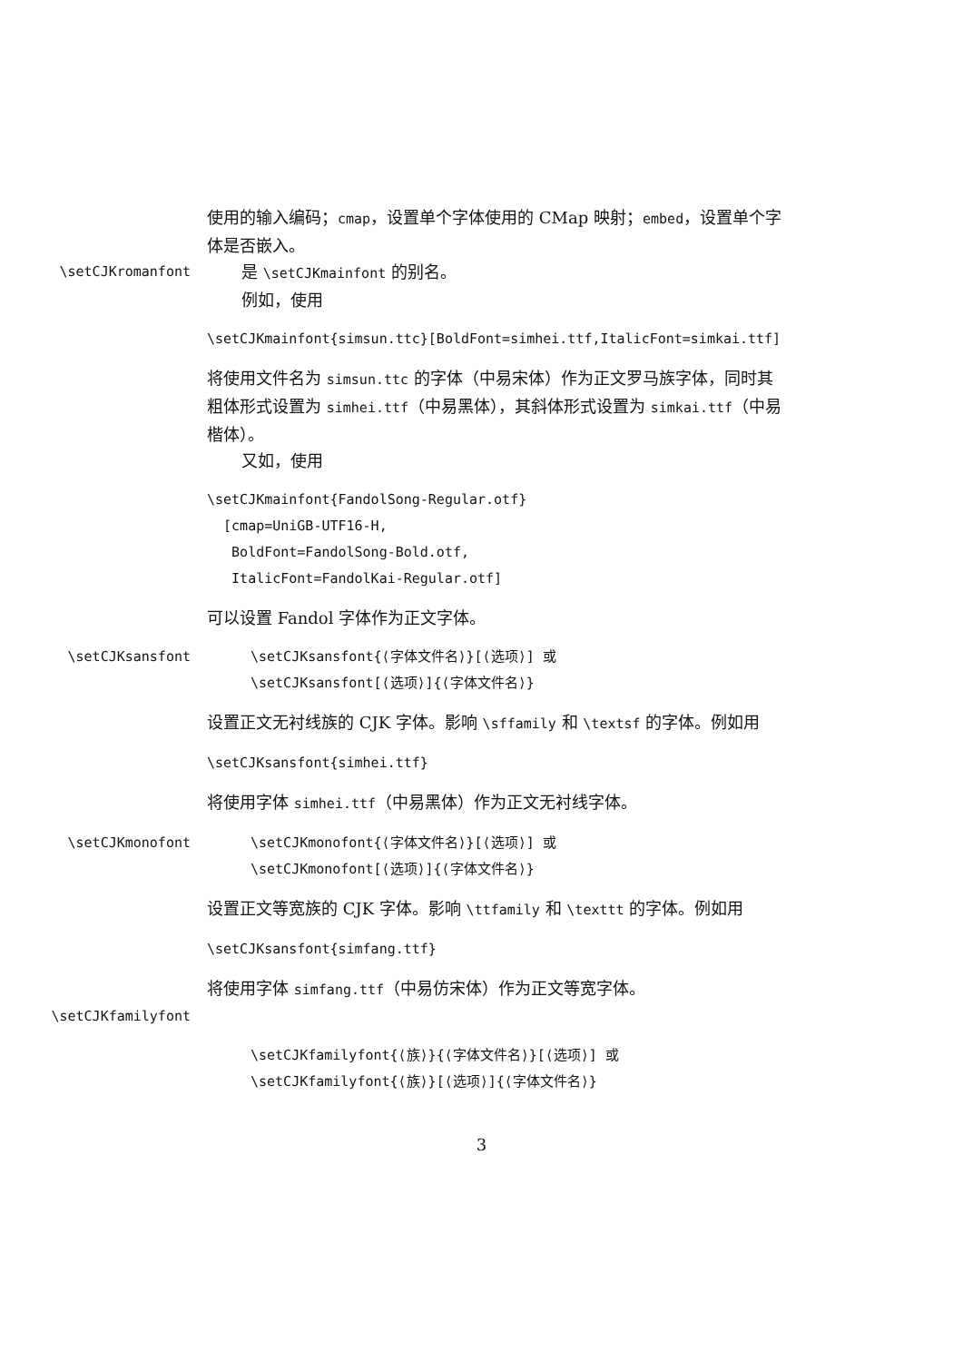使用的输入编码；cmap，设置单个字体使用的 CMap 映射；embed，设置单个字体是否嵌入。
\setCJKromanfont
是 \setCJKmainfont 的别名。
例如，使用
\setCJKmainfont{simsun.ttc}[BoldFont=simhei.ttf,ItalicFont=simkai.ttf]
将使用文件名为 simsun.ttc 的字体（中易宋体）作为正文罗马族字体，同时其粗体形式设置为 simhei.ttf（中易黑体），其斜体形式设置为 simkai.ttf（中易楷体）。
又如，使用
\setCJKmainfont{FandolSong-Regular.otf} [cmap=UniGB-UTF16-H, BoldFont=FandolSong-Bold.otf, ItalicFont=FandolKai-Regular.otf]
可以设置 Fandol 字体作为正文字体。
\setCJKsansfont \setCJKsansfont{⟨字体文件名⟩}[⟨选项⟩] 或
\setCJKsansfont[⟨选项⟩]{⟨字体文件名⟩}
设置正文无衬线族的 CJK 字体。影响 \sffamily 和 \textsf 的字体。例如用
\setCJKsansfont{simhei.ttf}
将使用字体 simhei.ttf（中易黑体）作为正文无衬线字体。
\setCJKmonofont \setCJKmonofont{⟨字体文件名⟩}[⟨选项⟩] 或
\setCJKmonofont[⟨选项⟩]{⟨字体文件名⟩}
设置正文等宽族的 CJK 字体。影响 \ttfamily 和 \texttt 的字体。例如用
\setCJKsansfont{simfang.ttf}
将使用字体 simfang.ttf（中易仿宋体）作为正文等宽字体。
\setCJKfamilyfont
\setCJKfamilyfont{⟨族⟩}{⟨字体文件名⟩}[⟨选项⟩] 或
\setCJKfamilyfont{⟨族⟩}[⟨选项⟩]{⟨字体文件名⟩}
3